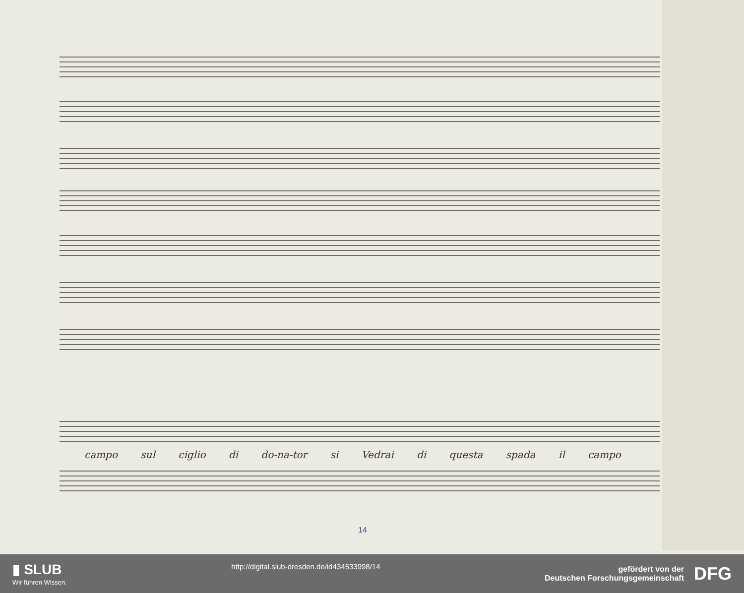campo sul ciglio di do-na-tor si Vedrai di questa spada il campo
14
▮ SLUB
Wir führen Wissen.
http://digital.slub-dresden.de/id434533998/14
gefördert von der
Deutschen Forschungsgemeinschaft
DFG